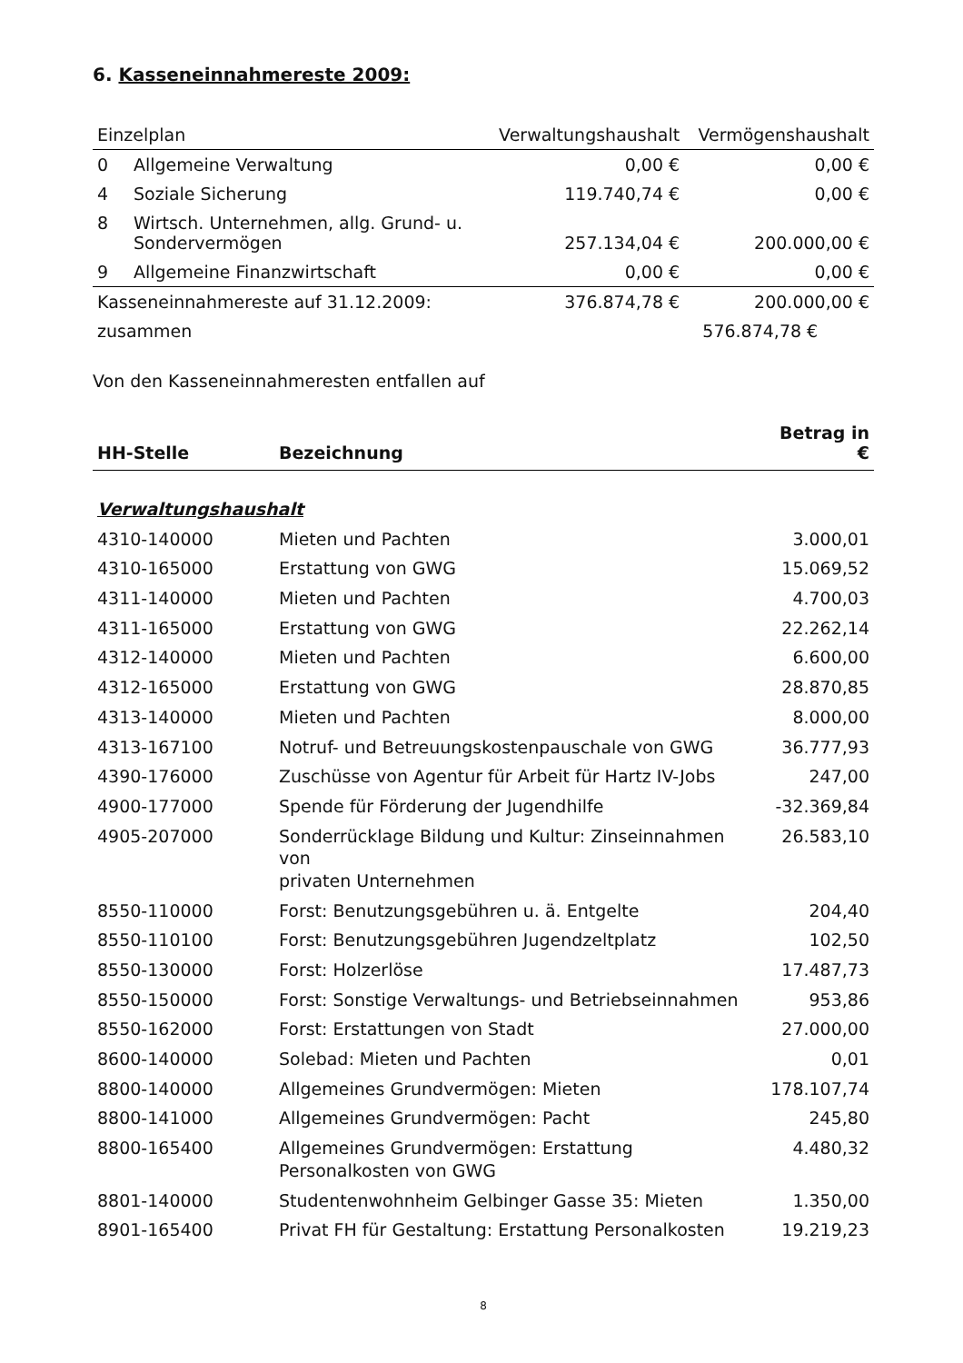6. Kasseneinnahmereste 2009:
| Einzelplan | | Verwaltungshaushalt | Vermögenshaushalt |
| --- | --- | --- | --- |
| 0 | Allgemeine Verwaltung | 0,00 € | 0,00 € |
| 4 | Soziale Sicherung | 119.740,74 € | 0,00 € |
| 8 | Wirtsch. Unternehmen, allg. Grund- u. Sondervermögen | 257.134,04 € | 200.000,00 € |
| 9 | Allgemeine Finanzwirtschaft | 0,00 € | 0,00 € |
| Kasseneinnahmereste auf 31.12.2009: | | 376.874,78 € | 200.000,00 € |
| zusammen | | 576.874,78 € | |
Von den Kasseneinnahmeresten entfallen auf
| HH-Stelle | Bezeichnung | Betrag in € |
| --- | --- | --- |
| Verwaltungshaushalt | | |
| 4310-140000 | Mieten und Pachten | 3.000,01 |
| 4310-165000 | Erstattung von GWG | 15.069,52 |
| 4311-140000 | Mieten und Pachten | 4.700,03 |
| 4311-165000 | Erstattung von GWG | 22.262,14 |
| 4312-140000 | Mieten und Pachten | 6.600,00 |
| 4312-165000 | Erstattung von GWG | 28.870,85 |
| 4313-140000 | Mieten und Pachten | 8.000,00 |
| 4313-167100 | Notruf- und Betreuungskostenpauschale von GWG | 36.777,93 |
| 4390-176000 | Zuschüsse von Agentur für Arbeit für Hartz IV-Jobs | 247,00 |
| 4900-177000 | Spende für Förderung der Jugendhilfe | -32.369,84 |
| 4905-207000 | Sonderrücklage Bildung und Kultur: Zinseinnahmen von privaten Unternehmen | 26.583,10 |
| 8550-110000 | Forst: Benutzungsgebühren u. ä. Entgelte | 204,40 |
| 8550-110100 | Forst: Benutzungsgebühren Jugendzeltplatz | 102,50 |
| 8550-130000 | Forst: Holzerlöse | 17.487,73 |
| 8550-150000 | Forst: Sonstige Verwaltungs- und Betriebseinnahmen | 953,86 |
| 8550-162000 | Forst: Erstattungen von Stadt | 27.000,00 |
| 8600-140000 | Solebad: Mieten und Pachten | 0,01 |
| 8800-140000 | Allgemeines Grundvermögen: Mieten | 178.107,74 |
| 8800-141000 | Allgemeines Grundvermögen: Pacht | 245,80 |
| 8800-165400 | Allgemeines Grundvermögen: Erstattung Personalkosten von GWG | 4.480,32 |
| 8801-140000 | Studentenwohnheim Gelbinger Gasse 35: Mieten | 1.350,00 |
| 8901-165400 | Privat FH für Gestaltung: Erstattung Personalkosten | 19.219,23 |
8